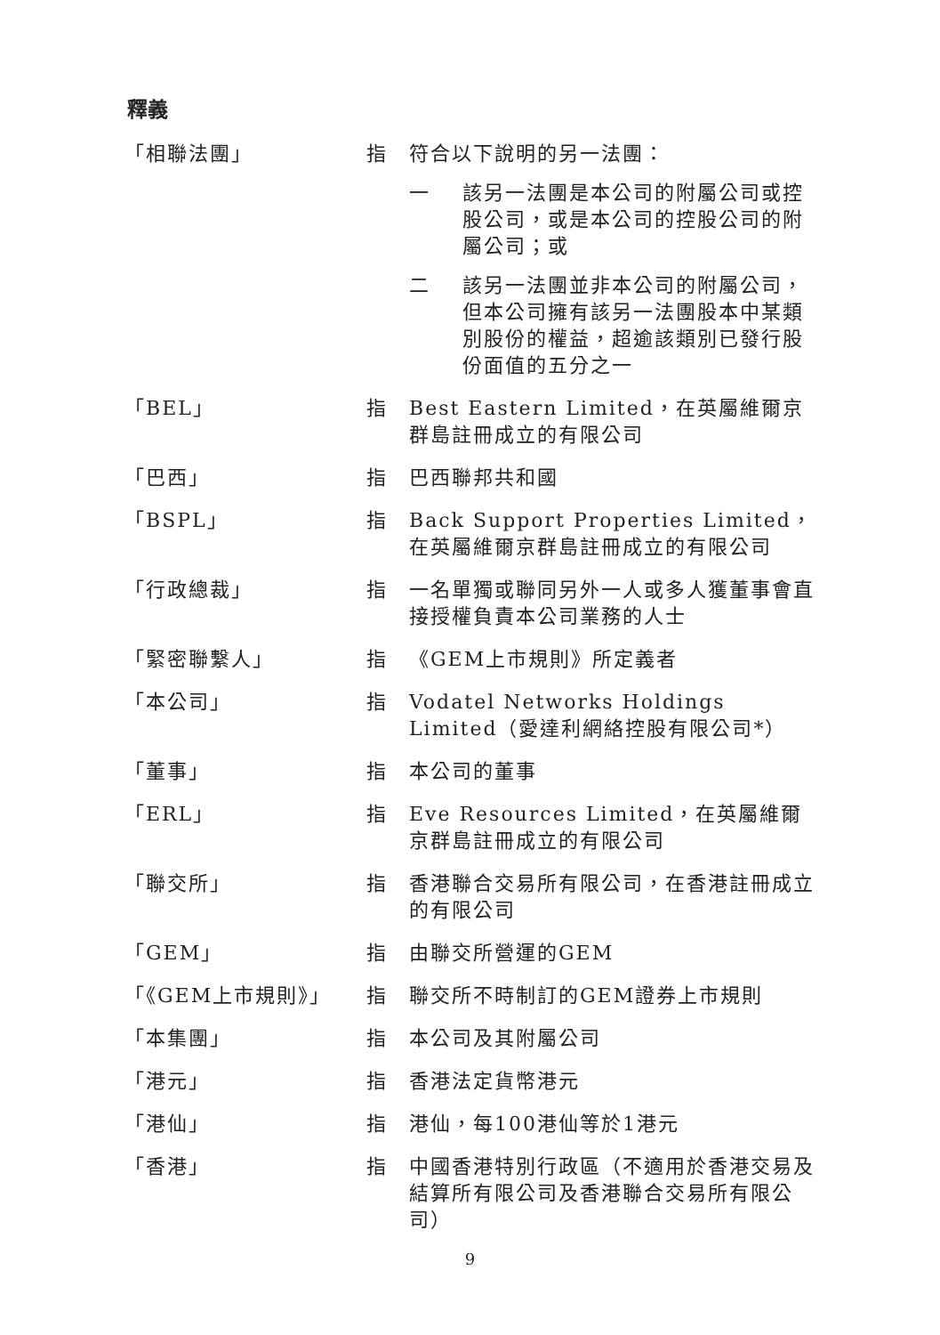釋義
| 「相聯法團」 | 指 | 符合以下說明的另一法團： 一 該另一法團是本公司的附屬公司或控股公司，或是本公司的控股公司的附屬公司；或 二 該另一法團並非本公司的附屬公司，但本公司擁有該另一法團股本中某類別股份的權益，超逾該類別已發行股份面值的五分之一 |
| 「BEL」 | 指 | Best Eastern Limited，在英屬維爾京群島註冊成立的有限公司 |
| 「巴西」 | 指 | 巴西聯邦共和國 |
| 「BSPL」 | 指 | Back Support Properties Limited，在英屬維爾京群島註冊成立的有限公司 |
| 「行政總裁」 | 指 | 一名單獨或聯同另外一人或多人獲董事會直接授權負責本公司業務的人士 |
| 「緊密聯繫人」 | 指 | 《GEM上市規則》所定義者 |
| 「本公司」 | 指 | Vodatel Networks Holdings Limited（愛達利網絡控股有限公司*） |
| 「董事」 | 指 | 本公司的董事 |
| 「ERL」 | 指 | Eve Resources Limited，在英屬維爾京群島註冊成立的有限公司 |
| 「聯交所」 | 指 | 香港聯合交易所有限公司，在香港註冊成立的有限公司 |
| 「GEM」 | 指 | 由聯交所營運的GEM |
| 「《GEM上市規則》」 | 指 | 聯交所不時制訂的GEM證券上市規則 |
| 「本集團」 | 指 | 本公司及其附屬公司 |
| 「港元」 | 指 | 香港法定貨幣港元 |
| 「港仙」 | 指 | 港仙，每100港仙等於1港元 |
| 「香港」 | 指 | 中國香港特別行政區（不適用於香港交易及結算所有限公司及香港聯合交易所有限公司） |
9